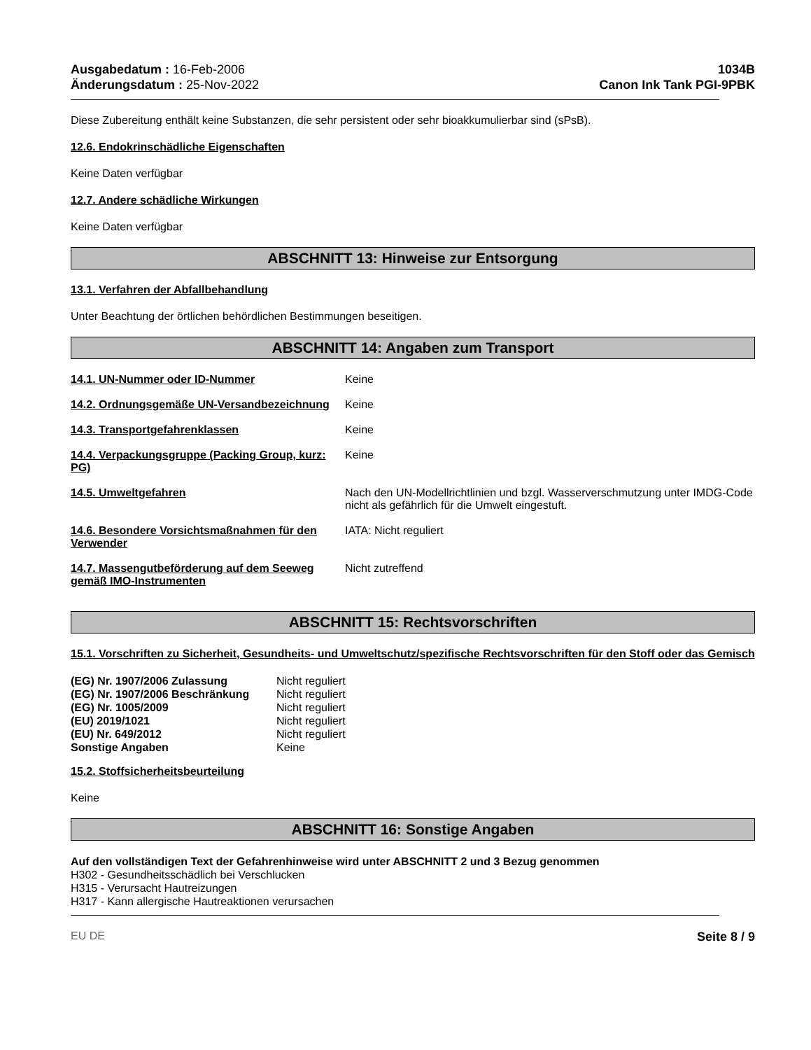Ausgabedatum : 16-Feb-2006
Änderungsdatum : 25-Nov-2022
1034B
Canon Ink Tank PGI-9PBK
Diese Zubereitung enthält keine Substanzen, die sehr persistent oder sehr bioakkumulierbar sind (sPsB).
12.6. Endokrinschädliche Eigenschaften
Keine Daten verfügbar
12.7. Andere schädliche Wirkungen
Keine Daten verfügbar
ABSCHNITT 13: Hinweise zur Entsorgung
13.1. Verfahren der Abfallbehandlung
Unter Beachtung der örtlichen behördlichen Bestimmungen beseitigen.
ABSCHNITT 14: Angaben zum Transport
| 14.1. UN-Nummer oder ID-Nummer | Keine |
| 14.2. Ordnungsgemäße UN-Versandbezeichnung | Keine |
| 14.3. Transportgefahrenklassen | Keine |
| 14.4. Verpackungsgruppe (Packing Group, kurz: PG) | Keine |
| 14.5. Umweltgefahren | Nach den UN-Modellrichtlinien und bzgl. Wasserverschmutzung unter IMDG-Code nicht als gefährlich für die Umwelt eingestuft. |
| 14.6. Besondere Vorsichtsmaßnahmen für den Verwender | IATA: Nicht reguliert |
| 14.7. Massengutbeförderung auf dem Seeweg gemäß IMO-Instrumenten | Nicht zutreffend |
ABSCHNITT 15: Rechtsvorschriften
15.1. Vorschriften zu Sicherheit, Gesundheits- und Umweltschutz/spezifische Rechtsvorschriften für den Stoff oder das Gemisch
| (EG) Nr. 1907/2006 Zulassung | Nicht reguliert |
| (EG) Nr. 1907/2006 Beschränkung | Nicht reguliert |
| (EG) Nr. 1005/2009 | Nicht reguliert |
| (EU) 2019/1021 | Nicht reguliert |
| (EU) Nr. 649/2012 | Nicht reguliert |
| Sonstige Angaben | Keine |
15.2. Stoffsicherheitsbeurteilung
Keine
ABSCHNITT 16: Sonstige Angaben
Auf den vollständigen Text der Gefahrenhinweise wird unter ABSCHNITT 2 und 3 Bezug genommen
H302 - Gesundheitsschädlich bei Verschlucken
H315 - Verursacht Hautreizungen
H317 - Kann allergische Hautreaktionen verursachen
EU DE Seite 8 / 9